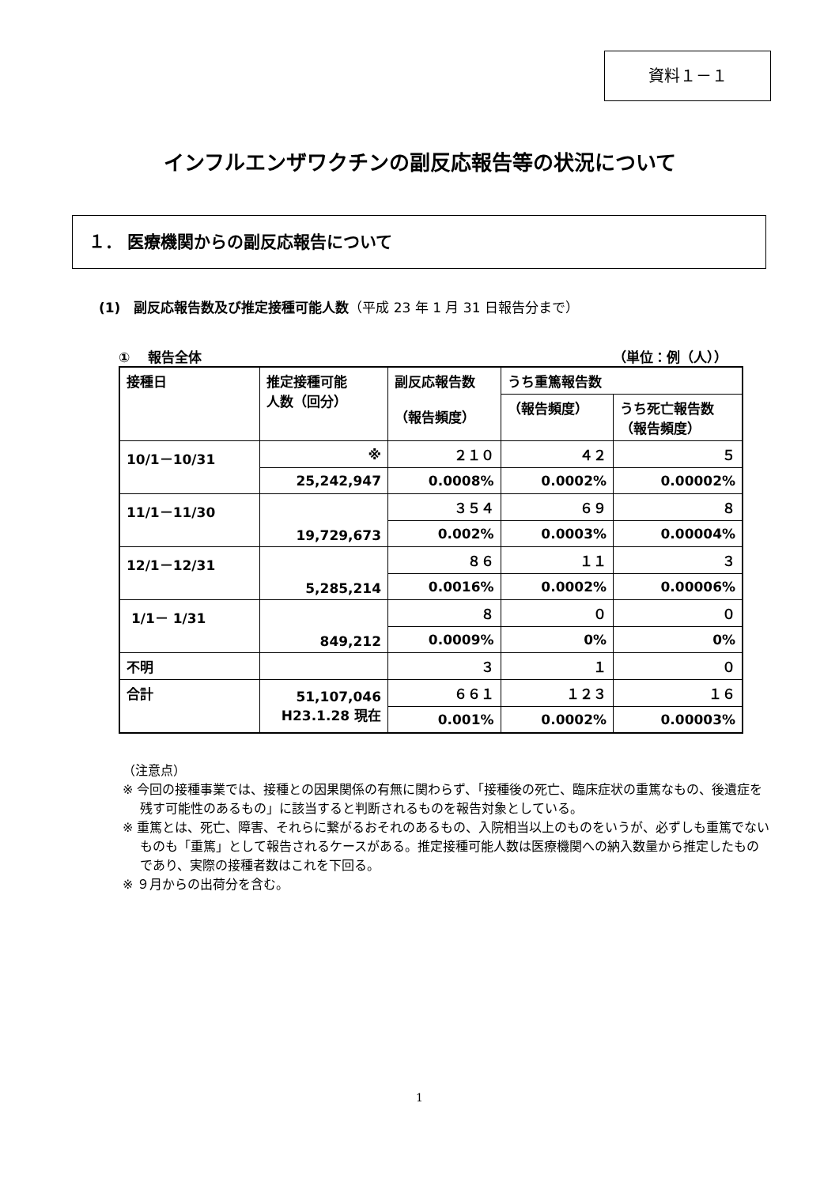資料１－１
インフルエンザワクチンの副反応報告等の状況について
１． 医療機関からの副反応報告について
(1)　副反応報告数及び推定接種可能人数（平成 23 年 1 月 31 日報告分まで）
①　 報告全体 （単位：例（人））
| 接種日 | 推定接種可能 人数（回分） | 副反応報告数 （報告頻度） | うち重篤報告数 | |
| --- | --- | --- | --- | --- |
| | | | （報告頻度） | うち死亡報告数 （報告頻度） |
| 10/1－10/31 | ※ | ２１０ | ４２ | ５ |
| | 25,242,947 | 0.0008% | 0.0002% | 0.00002% |
| 11/1－11/30 | 19,729,673 | ３５４ | ６９ | ８ |
| | | 0.002% | 0.0003% | 0.00004% |
| 12/1－12/31 | 5,285,214 | ８６ | １１ | ３ |
| | | 0.0016% | 0.0002% | 0.00006% |
| 1/1－ 1/31 | 849,212 | ８ | ０ | ０ |
| | | 0.0009% | 0% | 0% |
| 不明 | | ３ | １ | ０ |
| 合計 | 51,107,046 H23.1.28 現在 | ６６１ | １２３ | １６ |
| | | 0.001% | 0.0002% | 0.00003% |
（注意点）
※ 今回の接種事業では、接種との因果関係の有無に関わらず、「接種後の死亡、臨床症状の重篤なもの、後遺症を残す可能性のあるもの」に該当すると判断されるものを報告対象としている。
※ 重篤とは、死亡、障害、それらに繋がるおそれのあるもの、入院相当以上のものをいうが、必ずしも重篤でないものも「重篤」として報告されるケースがある。推定接種可能人数は医療機関への納入数量から推定したものであり、実際の接種者数はこれを下回る。
※ ９月からの出荷分を含む。
1